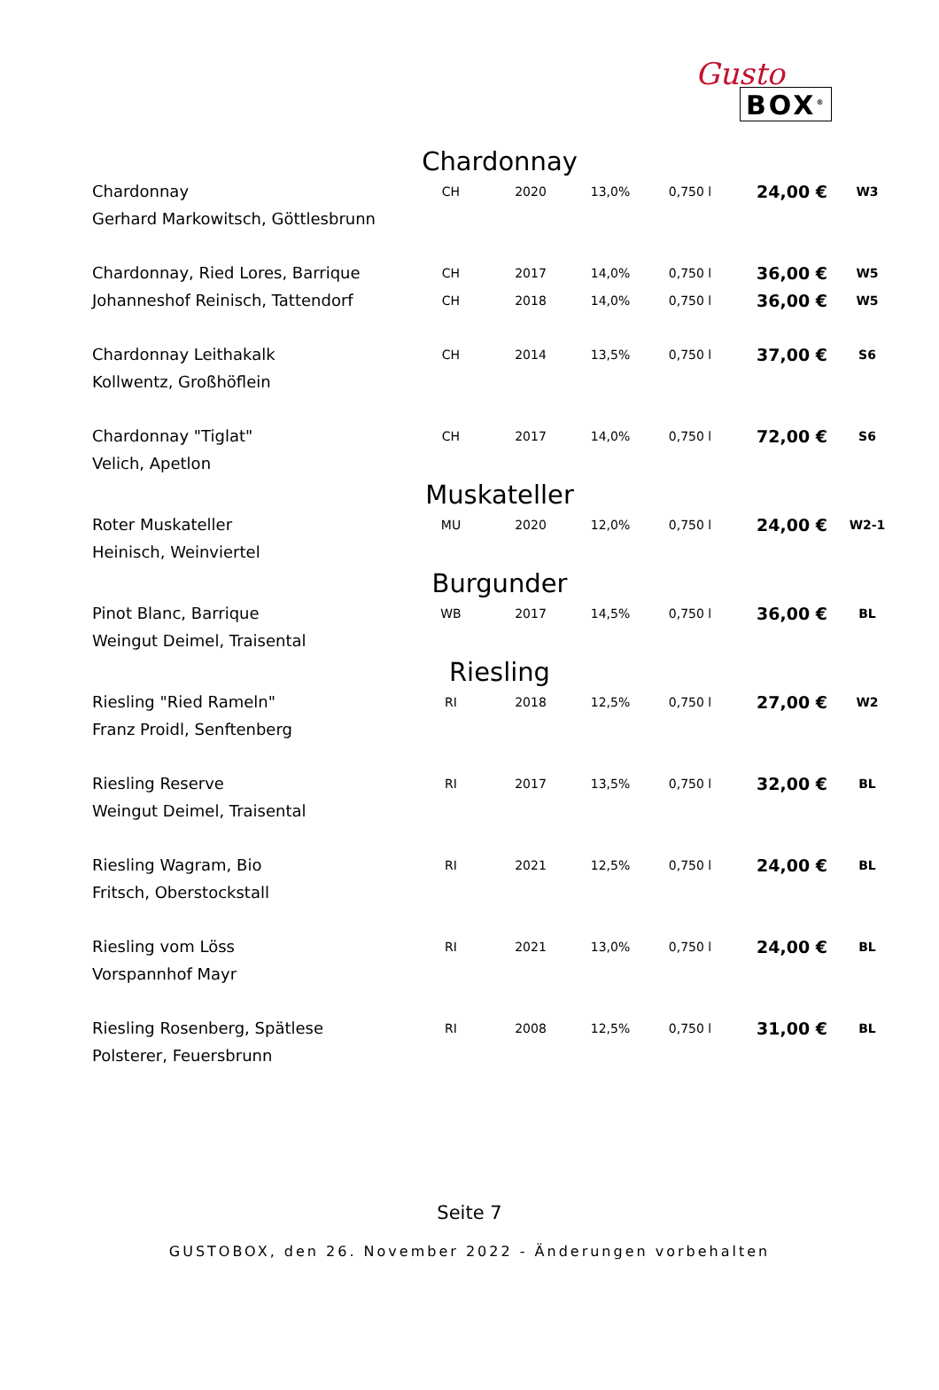Gusto
BOX<sup>®</sup>
| Chardonnay | | | | | | |
| Chardonnay | CH | 2020 | 13,0% | 0,750 l | 24,00 € | W3 |
| Gerhard Markowitsch, Göttlesbrunn | | | | | | |
| Chardonnay, Ried Lores, Barrique | CH | 2017 | 14,0% | 0,750 l | 36,00 € | W5 |
| Johanneshof Reinisch, Tattendorf | CH | 2018 | 14,0% | 0,750 l | 36,00 € | W5 |
| Chardonnay Leithakalk | CH | 2014 | 13,5% | 0,750 l | 37,00 € | S6 |
| Kollwentz, Großhöflein | | | | | | |
| Chardonnay "Tiglat" | CH | 2017 | 14,0% | 0,750 l | 72,00 € | S6 |
| Velich, Apetlon | | | | | | |
| Muskateller | | | | | | |
| Roter Muskateller | MU | 2020 | 12,0% | 0,750 l | 24,00 € | W2-1 |
| Heinisch, Weinviertel | | | | | | |
| Burgunder | | | | | | |
| Pinot Blanc, Barrique | WB | 2017 | 14,5% | 0,750 l | 36,00 € | BL |
| Weingut Deimel, Traisental | | | | | | |
| Riesling | | | | | | |
| Riesling "Ried Rameln" | RI | 2018 | 12,5% | 0,750 l | 27,00 € | W2 |
| Franz Proidl, Senftenberg | | | | | | |
| Riesling Reserve | RI | 2017 | 13,5% | 0,750 l | 32,00 € | BL |
| Weingut Deimel, Traisental | | | | | | |
| Riesling Wagram, Bio | RI | 2021 | 12,5% | 0,750 l | 24,00 € | BL |
| Fritsch, Oberstockstall | | | | | | |
| Riesling vom Löss | RI | 2021 | 13,0% | 0,750 l | 24,00 € | BL |
| Vorspannhof Mayr | | | | | | |
| Riesling Rosenberg, Spätlese | RI | 2008 | 12,5% | 0,750 l | 31,00 € | BL |
| Polsterer, Feuersbrunn | | | | | | |
Seite 7
GUSTOBOX, den 26. November 2022 - Änderungen vorbehalten